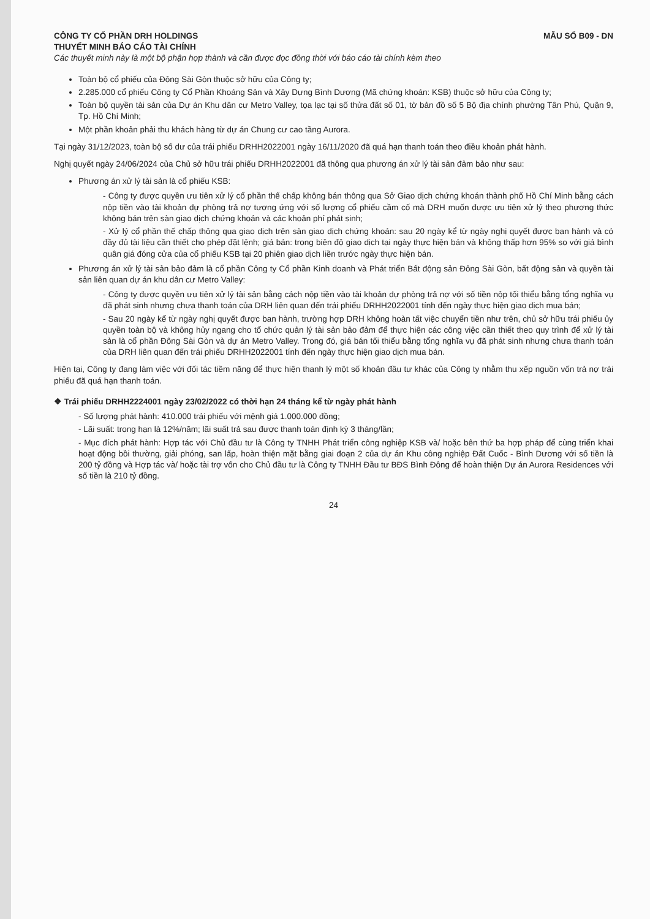CÔNG TY CỔ PHẦN DRH HOLDINGS MẪU SỐ B09 - DN
THUYẾT MINH BÁO CÁO TÀI CHÍNH
Các thuyết minh này là một bộ phận hợp thành và cần được đọc đồng thời với báo cáo tài chính kèm theo
Toàn bộ cổ phiếu của Đông Sài Gòn thuộc sở hữu của Công ty;
2.285.000 cổ phiếu Công ty Cổ Phần Khoáng Sản và Xây Dựng Bình Dương (Mã chứng khoán: KSB) thuộc sở hữu của Công ty;
Toàn bộ quyền tài sản của Dự án Khu dân cư Metro Valley, tọa lạc tại số thửa đất số 01, tờ bản đồ số 5 Bộ địa chính phường Tân Phú, Quận 9, Tp. Hồ Chí Minh;
Một phần khoản phải thu khách hàng từ dự án Chung cư cao tầng Aurora.
Tại ngày 31/12/2023, toàn bộ số dư của trái phiếu DRHH2022001 ngày 16/11/2020 đã quá hạn thanh toán theo điều khoản phát hành.
Nghị quyết ngày 24/06/2024 của Chủ sở hữu trái phiếu DRHH2022001 đã thông qua phương án xử lý tài sản đảm bảo như sau:
Phương án xử lý tài sản là cổ phiếu KSB:
- Công ty được quyền ưu tiên xử lý cổ phần thế chấp không bán thông qua Sở Giao dịch chứng khoán thành phố Hồ Chí Minh bằng cách nộp tiền vào tài khoản dự phòng trả nợ tương ứng với số lượng cổ phiếu cầm cố mà DRH muốn được ưu tiên xử lý theo phương thức không bán trên sàn giao dịch chứng khoán và các khoản phí phát sinh;
- Xử lý cổ phần thế chấp thông qua giao dịch trên sàn giao dịch chứng khoán: sau 20 ngày kể từ ngày nghị quyết được ban hành và có đầy đủ tài liệu cần thiết cho phép đặt lệnh; giá bán: trong biên độ giao dịch tại ngày thực hiện bán và không thấp hơn 95% so với giá bình quân giá đóng cửa của cổ phiếu KSB tại 20 phiên giao dịch liền trước ngày thực hiện bán.
Phương án xử lý tài sản bảo đảm là cổ phần Công ty Cổ phần Kinh doanh và Phát triển Bất động sản Đông Sài Gòn, bất động sản và quyền tài sản liên quan dự án khu dân cư Metro Valley:
- Công ty được quyền ưu tiên xử lý tài sản bằng cách nộp tiền vào tài khoản dự phòng trả nợ với số tiền nộp tối thiểu bằng tổng nghĩa vụ đã phát sinh nhưng chưa thanh toán của DRH liên quan đến trái phiếu DRHH2022001 tính đến ngày thực hiện giao dịch mua bán;
- Sau 20 ngày kể từ ngày nghị quyết được ban hành, trường hợp DRH không hoàn tất việc chuyển tiền như trên, chủ sở hữu trái phiếu ủy quyền toàn bộ và không hủy ngang cho tổ chức quản lý tài sản bảo đảm để thực hiện các công việc cần thiết theo quy trình để xử lý tài sản là cổ phần Đông Sài Gòn và dự án Metro Valley. Trong đó, giá bán tối thiểu bằng tổng nghĩa vụ đã phát sinh nhưng chưa thanh toán của DRH liên quan đến trái phiếu DRHH2022001 tính đến ngày thực hiện giao dịch mua bán.
Hiện tại, Công ty đang làm việc với đối tác tiềm năng để thực hiện thanh lý một số khoản đầu tư khác của Công ty nhằm thu xếp nguồn vốn trả nợ trái phiếu đã quá hạn thanh toán.
❖ Trái phiếu DRHH2224001 ngày 23/02/2022 có thời hạn 24 tháng kể từ ngày phát hành
- Số lượng phát hành: 410.000 trái phiếu với mệnh giá 1.000.000 đồng;
- Lãi suất: trong hạn là 12%/năm; lãi suất trả sau được thanh toán định kỳ 3 tháng/lần;
- Mục đích phát hành: Hợp tác với Chủ đầu tư là Công ty TNHH Phát triển công nghiệp KSB và/ hoặc bên thứ ba hợp pháp để cùng triển khai hoạt động bồi thường, giải phóng, san lấp, hoàn thiện mặt bằng giai đoạn 2 của dự án Khu công nghiệp Đất Cuốc - Bình Dương với số tiền là 200 tỷ đồng và Hợp tác và/ hoặc tài trợ vốn cho Chủ đầu tư là Công ty TNHH Đầu tư BĐS Bình Đông để hoàn thiện Dự án Aurora Residences với số tiền là 210 tỷ đồng.
24